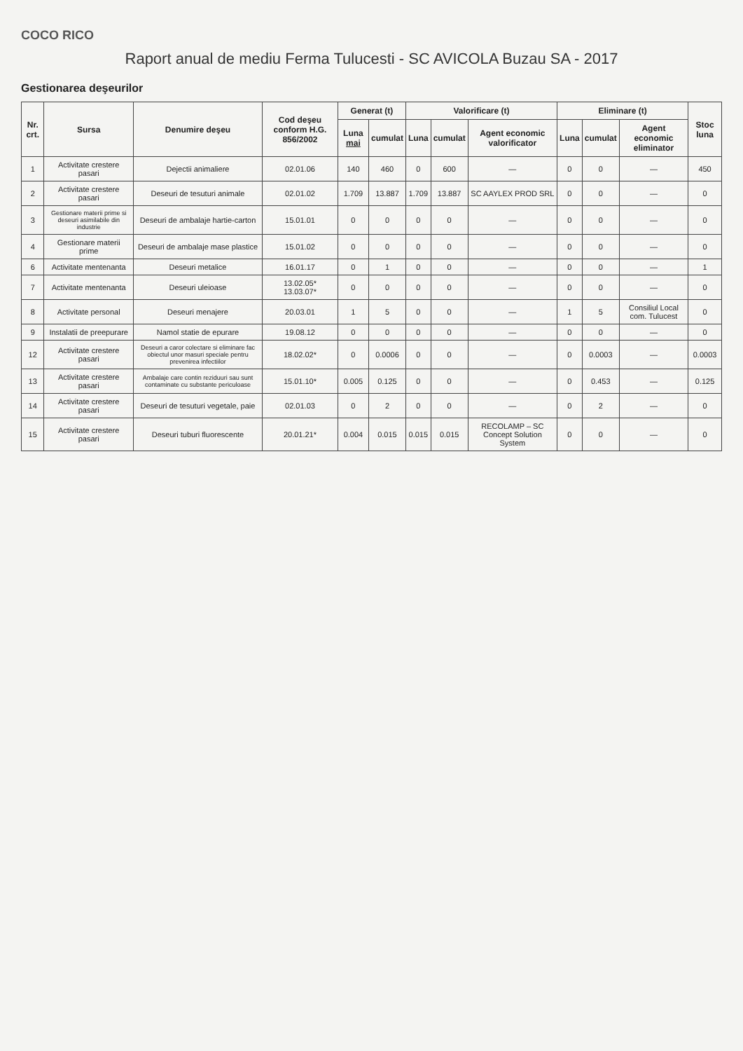COCO RICO
Raport anual de mediu Ferma Tulucesti - SC AVICOLA Buzau SA - 2017
Gestionarea deşeurilor
| Nr. crt. | Sursa | Denumire deşeu | Cod deşeu conform H.G. 856/2002 | Generat (t) | | Valorificare (t) | | | Eliminare (t) | | | Stoc luna |
| --- | --- | --- | --- | --- | --- | --- | --- | --- | --- | --- | --- | --- |
| | | | | Luna mai | cumulat | Luna | cumulat | Agent economic valorificator | Luna | cumulat | Agent economic eliminator | |
| 1 | Activitate crestere pasari | Dejectii animaliere | 02.01.06 | 140 | 460 | 0 | 600 | — | 0 | 0 | — | 450 |
| 2 | Activitate crestere pasari | Deseuri de tesuturi animale | 02.01.02 | 1.709 | 13.887 | 1.709 | 13.887 | SC AAYLEX PROD SRL | 0 | 0 | — | 0 |
| 3 | Gestionare materii prime si deseuri asimilabile din industrie | Deseuri de ambalaje hartie-carton | 15.01.01 | 0 | 0 | 0 | 0 | — | 0 | 0 | — | 0 |
| 4 | Gestionare materii prime | Deseuri de ambalaje mase plastice | 15.01.02 | 0 | 0 | 0 | 0 | — | 0 | 0 | — | 0 |
| 6 | Activitate mentenanta | Deseuri metalice | 16.01.17 | 0 | 1 | 0 | 0 | — | 0 | 0 | — | 1 |
| 7 | Activitate mentenanta | Deseuri uleioase | 13.02.05* 13.03.07* | 0 | 0 | 0 | 0 | — | 0 | 0 | — | 0 |
| 8 | Activitate personal | Deseuri menajere | 20.03.01 | 1 | 5 | 0 | 0 | — | 1 | 5 | Consiliul Local com. Tulucest | 0 |
| 9 | Instalatii de preepurare | Namol statie de epurare | 19.08.12 | 0 | 0 | 0 | 0 | — | 0 | 0 | — | 0 |
| 12 | Activitate crestere pasari | Deseuri a caror colectare si eliminare fac obiectul unor masuri speciale pentru prevenirea infectiilor | 18.02.02* | 0 | 0.0006 | 0 | 0 | — | 0 | 0.0003 | — | 0.0003 |
| 13 | Activitate crestere pasari | Ambalaje care contin reziduuri sau sunt contaminate cu substante periculoase | 15.01.10* | 0.005 | 0.125 | 0 | 0 | — | 0 | 0.453 | — | 0.125 |
| 14 | Activitate crestere pasari | Deseuri de tesuturi vegetale, paie | 02.01.03 | 0 | 2 | 0 | 0 | — | 0 | 2 | — | 0 |
| 15 | Activitate crestere pasari | Deseuri tuburi fluorescente | 20.01.21* | 0.004 | 0.015 | 0.015 | 0.015 | RECOLAMP – SC Concept Solution System | 0 | 0 | — | 0 |